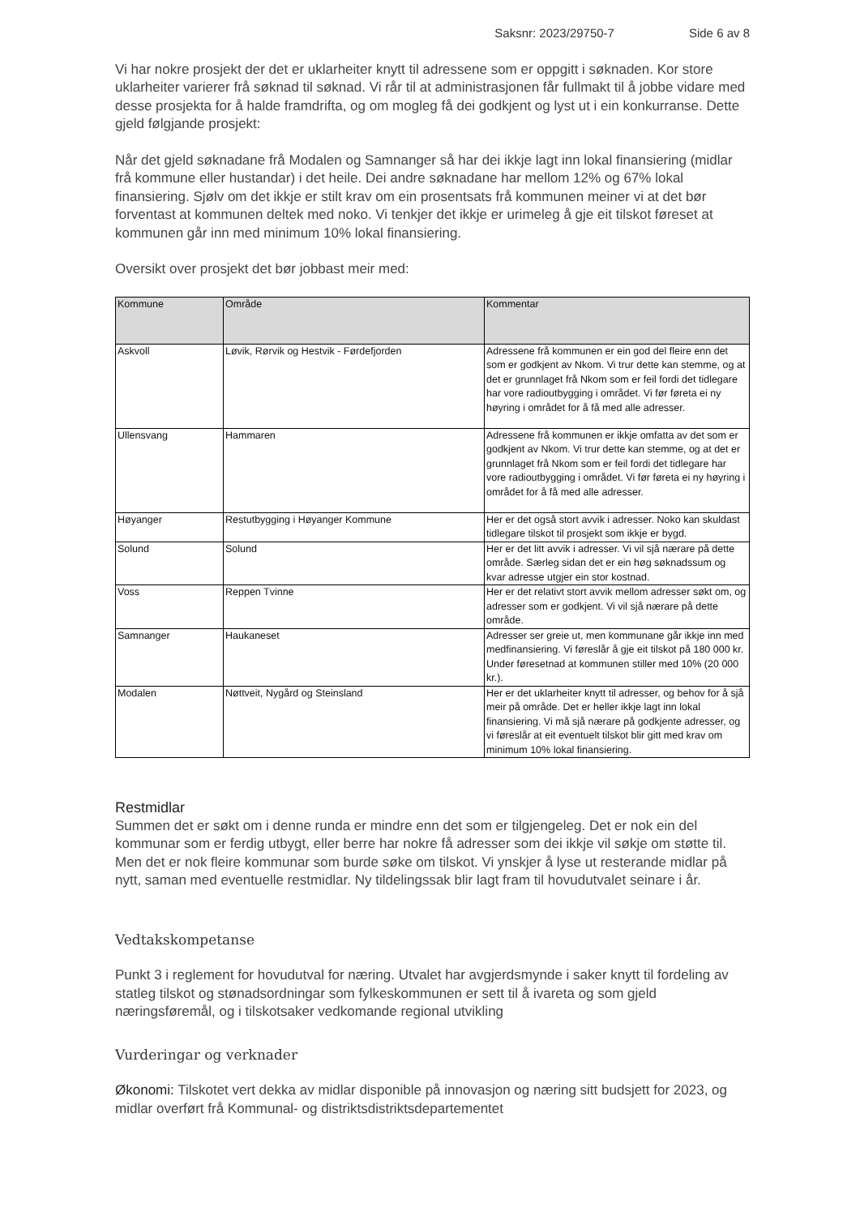Saksnr: 2023/29750-7 Side 6 av 8
Vi har nokre prosjekt der det er uklarheiter knytt til adressene som er oppgitt i søknaden. Kor store uklarheiter varierer frå søknad til søknad. Vi rår til at administrasjonen får fullmakt til å jobbe vidare med desse prosjekta for å halde framdrifta, og om mogleg få dei godkjent og lyst ut i ein konkurranse. Dette gjeld følgjande prosjekt:
Når det gjeld søknadane frå Modalen og Samnanger så har dei ikkje lagt inn lokal finansiering (midlar frå kommune eller hustandar) i det heile. Dei andre søknadane har mellom 12% og 67% lokal finansiering. Sjølv om det ikkje er stilt krav om ein prosentsats frå kommunen meiner vi at det bør forventast at kommunen deltek med noko. Vi tenkjer det ikkje er urimeleg å gje eit tilskot føreset at kommunen går inn med minimum 10% lokal finansiering.
Oversikt over prosjekt det bør jobbast meir med:
| Kommune | Område | Kommentar |
| --- | --- | --- |
| Askvoll | Løvik, Rørvik og Hestvik - Førdefjorden | Adressene frå kommunen er ein god del fleire enn det som er godkjent av Nkom. Vi trur dette kan stemme, og at det er grunnlaget frå Nkom som er feil fordi det tidlegare har vore radioutbygging i området. Vi før føreta ei ny høyring i området for å få med alle adresser. |
| Ullensvang | Hammaren | Adressene frå kommunen er ikkje omfatta av det som er godkjent av Nkom. Vi trur dette kan stemme, og at det er grunnlaget frå Nkom som er feil fordi det tidlegare har vore radioutbygging i området. Vi før føreta ei ny høyring i området for å få med alle adresser. |
| Høyanger | Restutbygging i Høyanger Kommune | Her er det også stort avvik i adresser. Noko kan skuldast tidlegare tilskot til prosjekt som ikkje er bygd. |
| Solund | Solund | Her er det litt avvik i adresser. Vi vil sjå nærare på dette område. Særleg sidan det er ein høg søknadssum og kvar adresse utgjer ein stor kostnad. |
| Voss | Reppen Tvinne | Her er det relativt stort avvik mellom adresser søkt om, og adresser som er godkjent. Vi vil sjå nærare på dette område. |
| Samnanger | Haukaneset | Adresser ser greie ut, men kommunane går ikkje inn med medfinansiering. Vi føreslår å gje eit tilskot på 180 000 kr. Under føresetnad at kommunen stiller med 10% (20 000 kr.). |
| Modalen | Nøttveit, Nygård og Steinsland | Her er det uklarheiter knytt til adresser, og behov for å sjå meir på område. Det er heller ikkje lagt inn lokal finansiering. Vi må sjå nærare på godkjente adresser, og vi føreslår at eit eventuelt tilskot blir gitt med krav om minimum 10% lokal finansiering. |
Restmidlar
Summen det er søkt om i denne runda er mindre enn det som er tilgjengeleg. Det er nok ein del kommunar som er ferdig utbygt, eller berre har nokre få adresser som dei ikkje vil søkje om støtte til. Men det er nok fleire kommunar som burde søke om tilskot. Vi ynskjer å lyse ut resterande midlar på nytt, saman med eventuelle restmidlar. Ny tildelingssak blir lagt fram til hovudutvalet seinare i år.
Vedtakskompetanse
Punkt 3 i reglement for hovudutval for næring. Utvalet har avgjerdsmynde i saker knytt til fordeling av statleg tilskot og stønadsordningar som fylkeskommunen er sett til å ivareta og som gjeld næringsføremål, og i tilskotsaker vedkomande regional utvikling
Vurderingar og verknader
Økonomi: Tilskotet vert dekka av midlar disponible på innovasjon og næring sitt budsjett for 2023, og midlar overført frå Kommunal- og distriktsdistriktsdepartementet